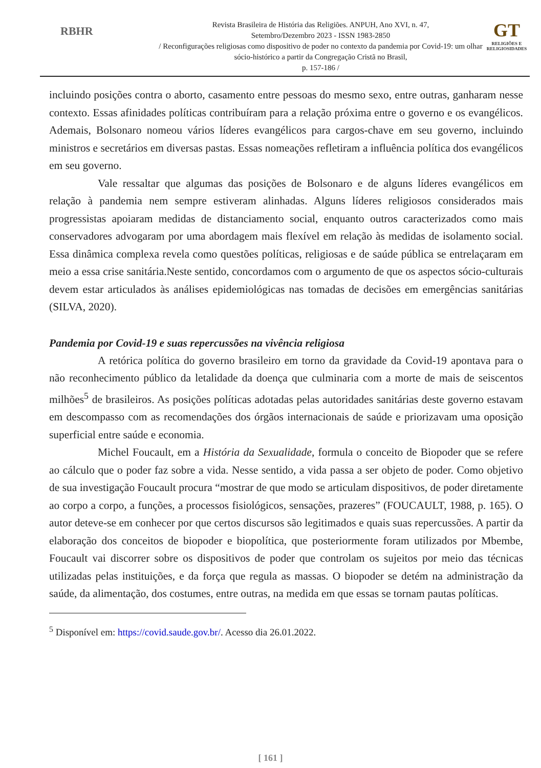RBHR
Revista Brasileira de História das Religiões. ANPUH, Ano XVI, n. 47,
Setembro/Dezembro 2023 - ISSN 1983-2850
/ Reconfigurações religiosas como dispositivo de poder no contexto da pandemia por Covid-19: um olhar sócio-histórico a partir da Congregação Cristã no Brasil,
p. 157-186 /
GT
RELIGIÕES E RELIGIOSIDADES
incluindo posições contra o aborto, casamento entre pessoas do mesmo sexo, entre outras, ganharam nesse contexto. Essas afinidades políticas contribuíram para a relação próxima entre o governo e os evangélicos. Ademais, Bolsonaro nomeou vários líderes evangélicos para cargos-chave em seu governo, incluindo ministros e secretários em diversas pastas. Essas nomeações refletiram a influência política dos evangélicos em seu governo.
Vale ressaltar que algumas das posições de Bolsonaro e de alguns líderes evangélicos em relação à pandemia nem sempre estiveram alinhadas. Alguns líderes religiosos considerados mais progressistas apoiaram medidas de distanciamento social, enquanto outros caracterizados como mais conservadores advogaram por uma abordagem mais flexível em relação às medidas de isolamento social. Essa dinâmica complexa revela como questões políticas, religiosas e de saúde pública se entrelaçaram em meio a essa crise sanitária.Neste sentido, concordamos com o argumento de que os aspectos sócio-culturais devem estar articulados às análises epidemiológicas nas tomadas de decisões em emergências sanitárias (SILVA, 2020).
Pandemia por Covid-19 e suas repercussões na vivência religiosa
A retórica política do governo brasileiro em torno da gravidade da Covid-19 apontava para o não reconhecimento público da letalidade da doença que culminaria com a morte de mais de seiscentos milhões<sup>5</sup> de brasileiros. As posições políticas adotadas pelas autoridades sanitárias deste governo estavam em descompasso com as recomendações dos órgãos internacionais de saúde e priorizavam uma oposição superficial entre saúde e economia.
Michel Foucault, em a História da Sexualidade, formula o conceito de Biopoder que se refere ao cálculo que o poder faz sobre a vida. Nesse sentido, a vida passa a ser objeto de poder. Como objetivo de sua investigação Foucault procura “mostrar de que modo se articulam dispositivos, de poder diretamente ao corpo a corpo, a funções, a processos fisiológicos, sensações, prazeres” (FOUCAULT, 1988, p. 165). O autor deteve-se em conhecer por que certos discursos são legitimados e quais suas repercussões. A partir da elaboração dos conceitos de biopoder e biopolítica, que posteriormente foram utilizados por Mbembe, Foucault vai discorrer sobre os dispositivos de poder que controlam os sujeitos por meio das técnicas utilizadas pelas instituições, e da força que regula as massas. O biopoder se detém na administração da saúde, da alimentação, dos costumes, entre outras, na medida em que essas se tornam pautas políticas.
<sup>5</sup> Disponível em: https://covid.saude.gov.br/. Acesso dia 26.01.2022.
[ 161 ]